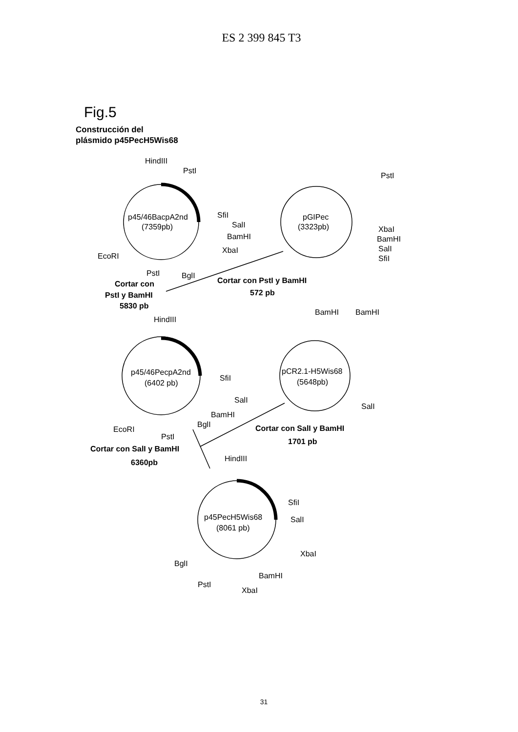ES 2 399 845 T3
Fig.5
Construcción del
plásmido p45PecH5Wis68
HindIII
PstI
p45/46BacpA2nd
(7359pb)
SfiI
SalI
BamHI
XbaI
EcoRI
PstI
BglI
PstI
pGIPec
(3323pb)
XbaI
BamHI
SalI
SfiI
Cortar con
PstI y BamHI
5830 pb
Cortar con PstI y BamHI
572 pb
HindIII
BamHI
BamHI
p45/46PecpA2nd
(6402 pb)
SfiI
SalI
BamHI
BglI
EcoRI
PstI
pCR2.1-H5Wis68
(5648pb)
SalI
Cortar con SalI y BamHI
1701 pb
Cortar con SalI y BamHI
6360pb
HindIII
SfiI
SalI
p45PecH5Wis68
(8061 pb)
XbaI
BglI
BamHI
PstI
XbaI
31